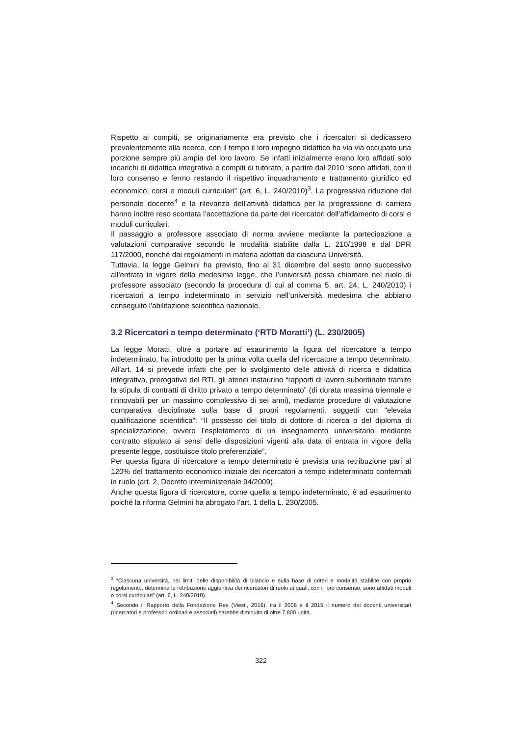Rispetto ai compiti, se originariamente era previsto che i ricercatori si dedicassero prevalentemente alla ricerca, con il tempo il loro impegno didattico ha via via occupato una porzione sempre più ampia del loro lavoro. Se infatti inizialmente erano loro affidati solo incarichi di didattica integrativa e compiti di tutorato, a partire dal 2010 “sono affidati, con il loro consenso e fermo restando il rispettivo inquadramento e trattamento giuridico ed economico, corsi e moduli curriculari” (art. 6, L. 240/2010)<sup>3</sup>. La progressiva riduzione del personale docente<sup>4</sup> e la rilevanza dell’attività didattica per la progressione di carriera hanno inoltre reso scontata l’accettazione da parte dei ricercatori dell’affidamento di corsi e moduli curriculari.
Il passaggio a professore associato di norma avviene mediante la partecipazione a valutazioni comparative secondo le modalità stabilite dalla L. 210/1998 e dal DPR 117/2000, nonché dai regolamenti in materia adottati da ciascuna Università.
Tuttavia, la legge Gelmini ha previsto, fino al 31 dicembre del sesto anno successivo all’entrata in vigore della medesima legge, che l’università possa chiamare nel ruolo di professore associato (secondo la procedura di cui al comma 5, art. 24, L. 240/2010) i ricercatori a tempo indeterminato in servizio nell’università medesima che abbiano conseguito l'abilitazione scientifica nazionale.
3.2 Ricercatori a tempo determinato (‘RTD Moratti’) (L. 230/2005)
La legge Moratti, oltre a portare ad esaurimento la figura del ricercatore a tempo indeterminato, ha introdotto per la prima volta quella del ricercatore a tempo determinato. All’art. 14 si prevede infatti che per lo svolgimento delle attività di ricerca e didattica integrativa, prerogativa del RTI, gli atenei instaurino “rapporti di lavoro subordinato tramite la stipula di contratti di diritto privato a tempo determinato” (di durata massima triennale e rinnovabili per un massimo complessivo di sei anni), mediante procedure di valutazione comparativa disciplinate sulla base di propri regolamenti, soggetti con “elevata qualificazione scientifica”: “Il possesso del titolo di dottore di ricerca o del diploma di specializzazione, ovvero l'espletamento di un insegnamento universitario mediante contratto stipulato ai sensi delle disposizioni vigenti alla data di entrata in vigore della presente legge, costituisce titolo preferenziale”.
Per questa figura di ricercatore a tempo determinato è prevista una retribuzione pari al 120% del trattamento economico iniziale dei ricercatori a tempo indeterminato confermati in ruolo (art. 2, Decreto interministeriale 94/2009).
Anche questa figura di ricercatore, come quella a tempo indeterminato, è ad esaurimento poiché la riforma Gelmini ha abrogato l’art. 1 della L. 230/2005.
<sup>3</sup> “Ciascuna università, nei limiti delle disponibilità di bilancio e sulla base di criteri e modalità stabilite con proprio regolamento, determina la retribuzione aggiuntiva dei ricercatori di ruolo ai quali, con il loro consenso, sono affidati moduli o corsi curriculari” (art. 6, L. 240/2010).
<sup>4</sup> Secondo il Rapporto della Fondazione Res (Viesti, 2016), tra il 2008 e il 2015 il numero dei docenti universitari (ricercatori e professori ordinari e associati) sarebbe diminuito di oltre 7.800 unità.
322